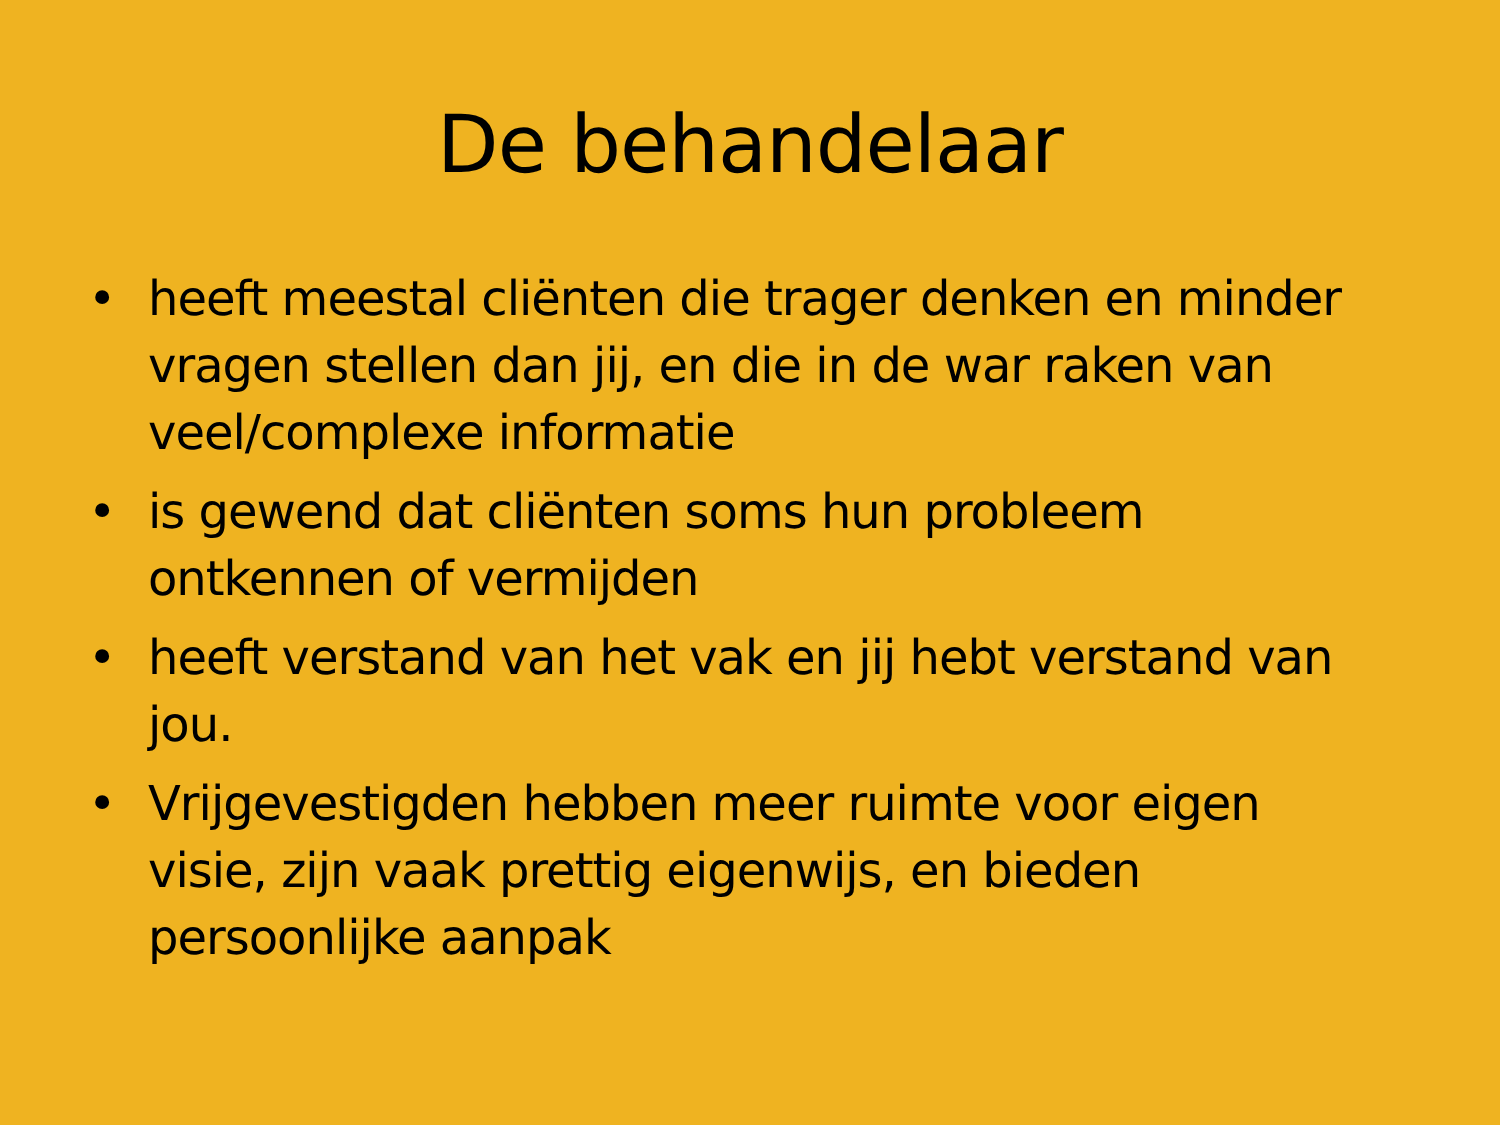De behandelaar
• heeft meestal cliënten die trager denken en minder vragen stellen dan jij, en die in de war raken van veel/complexe informatie
• is gewend dat cliënten soms hun probleem ontkennen of vermijden
• heeft verstand van het vak en jij hebt verstand van jou.
• Vrijgevestigden hebben meer ruimte voor eigen visie, zijn vaak prettig eigenwijs, en bieden persoonlijke aanpak